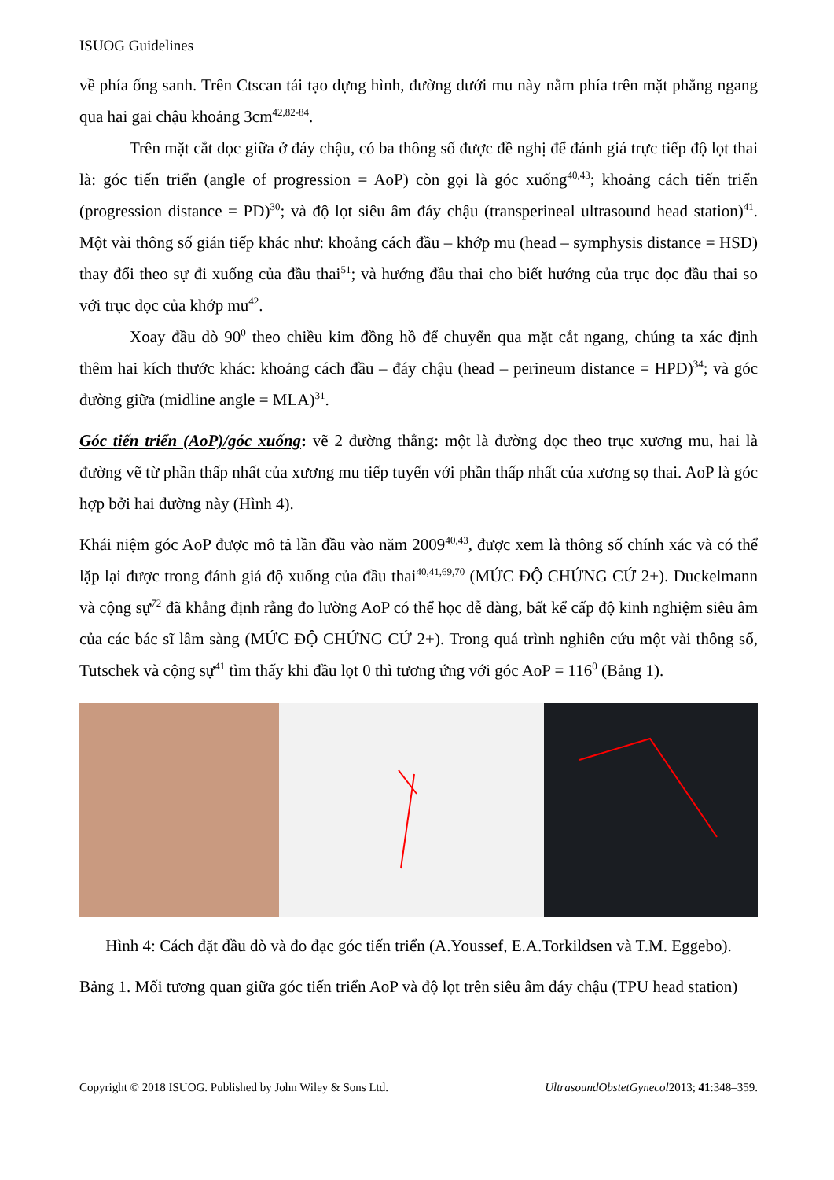ISUOG Guidelines
về phía ống sanh. Trên Ctscan tái tạo dựng hình, đường dưới mu này nằm phía trên mặt phẳng ngang qua hai gai chậu khoảng 3cm<sup>42,82-84</sup>.
Trên mặt cắt dọc giữa ở đáy chậu, có ba thông số được đề nghị để đánh giá trực tiếp độ lọt thai là: góc tiến triển (angle of progression = AoP) còn gọi là góc xuống<sup>40,43</sup>; khoảng cách tiến triển (progression distance = PD)<sup>30</sup>; và độ lọt siêu âm đáy chậu (transperineal ultrasound head station)<sup>41</sup>. Một vài thông số gián tiếp khác như: khoảng cách đầu – khớp mu (head – symphysis distance = HSD) thay đổi theo sự đi xuống của đầu thai<sup>51</sup>; và hướng đầu thai cho biết hướng của trục dọc đầu thai so với trục dọc của khớp mu<sup>42</sup>.
Xoay đầu dò 90<sup>0</sup> theo chiều kim đồng hồ để chuyển qua mặt cắt ngang, chúng ta xác định thêm hai kích thước khác: khoảng cách đầu – đáy chậu (head – perineum distance = HPD)<sup>34</sup>; và góc đường giữa (midline angle = MLA)<sup>31</sup>.
Góc tiến triển (AoP)/góc xuống: vẽ 2 đường thẳng: một là đường dọc theo trục xương mu, hai là đường vẽ từ phần thấp nhất của xương mu tiếp tuyến với phần thấp nhất của xương sọ thai. AoP là góc hợp bởi hai đường này (Hình 4).
Khái niệm góc AoP được mô tả lần đầu vào năm 2009<sup>40,43</sup>, được xem là thông số chính xác và có thể lặp lại được trong đánh giá độ xuống của đầu thai<sup>40,41,69,70</sup> (MỨC ĐỘ CHỨNG CỨ 2+). Duckelmann và cộng sự<sup>72</sup> đã khẳng định rằng đo lường AoP có thể học dễ dàng, bất kể cấp độ kinh nghiệm siêu âm của các bác sĩ lâm sàng (MỨC ĐỘ CHỨNG CỨ 2+). Trong quá trình nghiên cứu một vài thông số, Tutschek và cộng sự<sup>41</sup> tìm thấy khi đầu lọt 0 thì tương ứng với góc AoP = 116<sup>0</sup> (Bảng 1).
Hình 4: Cách đặt đầu dò và đo đạc góc tiến triển (A.Youssef, E.A.Torkildsen và T.M. Eggebo).
Bảng 1. Mối tương quan giữa góc tiến triển AoP và độ lọt trên siêu âm đáy chậu (TPU head station)
Copyright © 2018 ISUOG. Published by John Wiley & Sons Ltd. UltrasoundObstetGynecol2013; 41:348–359.